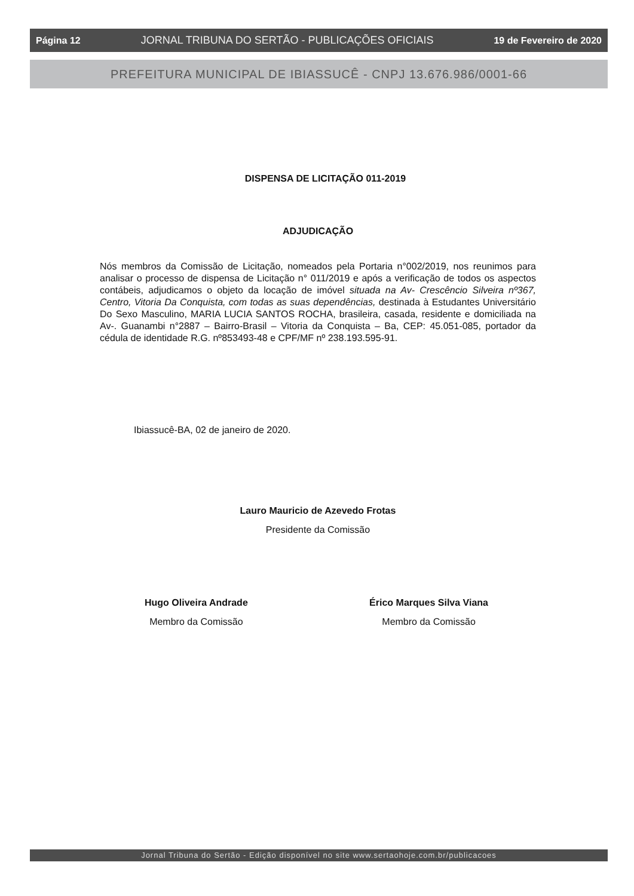Página 12 JORNAL TRIBUNA DO SERTÃO - PUBLICAÇÕES OFICIAIS 19 de Fevereiro de 2020
PREFEITURA MUNICIPAL DE IBIASSUCÊ - CNPJ 13.676.986/0001-66
DISPENSA DE LICITAÇÃO 011-2019
ADJUDICAÇÃO
Nós membros da Comissão de Licitação, nomeados pela Portaria n°002/2019, nos reunimos para analisar o processo de dispensa de Licitação n° 011/2019 e após a verificação de todos os aspectos contábeis, adjudicamos o objeto da locação de imóvel situada na Av- Crescêncio Silveira nº367, Centro, Vitoria Da Conquista, com todas as suas dependências, destinada à Estudantes Universitário Do Sexo Masculino, MARIA LUCIA SANTOS ROCHA, brasileira, casada, residente e domiciliada na Av-. Guanambi n°2887 – Bairro-Brasil – Vitoria da Conquista – Ba, CEP: 45.051-085, portador da cédula de identidade R.G. nº853493-48 e CPF/MF nº 238.193.595-91.
Ibiassucê-BA, 02 de janeiro de 2020.
Lauro Mauricio de Azevedo Frotas
Presidente da Comissão
Hugo Oliveira Andrade
Membro da Comissão
Érico Marques Silva Viana
Membro da Comissão
Jornal Tribuna do Sertão - Edição disponível no site www.sertaohoje.com.br/publicacoes